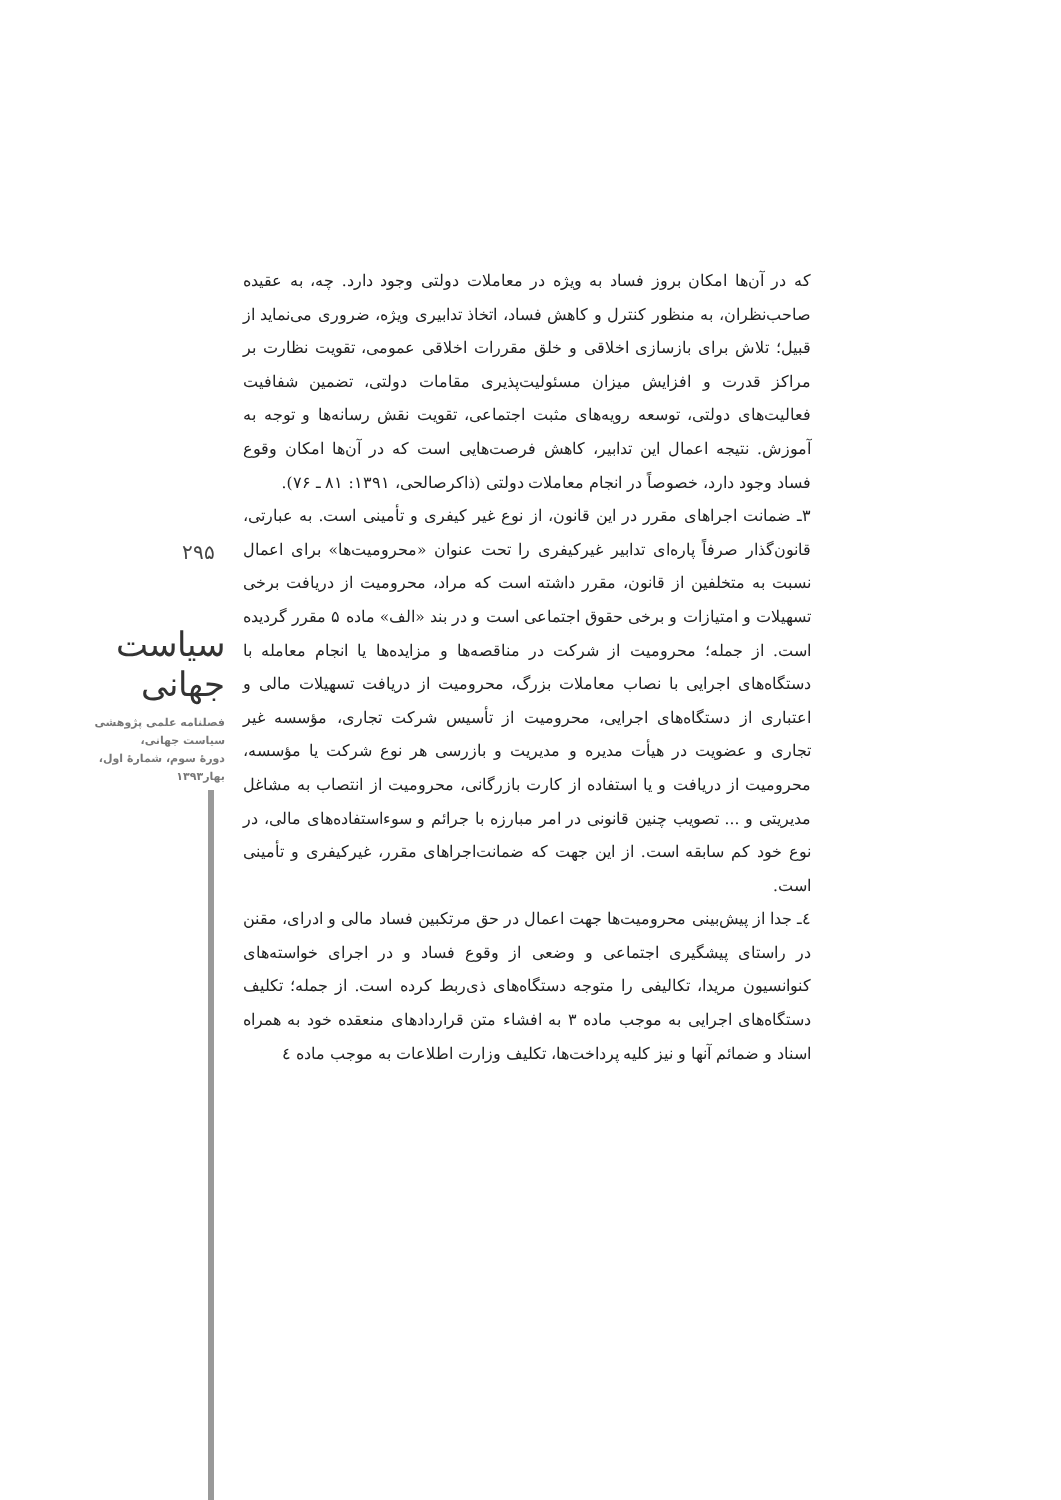۲۹۵
سیاست جهانی
فصلنامه علمی پژوهشی
سیاست جهانی،
دورهٔ سوم، شمارهٔ اول،
بهار۱۳۹۳
که در آن‌ها امکان بروز فساد به ویژه در معاملات دولتی وجود دارد. چه، به عقیده صاحب‌نظران، به منظور کنترل و کاهش فساد، اتخاذ تدابیری ویژه، ضروری می‌نماید از قبیل؛ تلاش برای بازسازی اخلاقی و خلق مقررات اخلاقی عمومی، تقویت نظارت بر مراکز قدرت و افزایش میزان مسئولیت‌پذیری مقامات دولتی، تضمین شفافیت فعالیت‌های دولتی، توسعه رویه‌های مثبت اجتماعی، تقویت نقش رسانه‌ها و توجه به آموزش. نتیجه اعمال این تدابیر، کاهش فرصت‌هایی است که در آن‌ها امکان وقوع فساد وجود دارد، خصوصاً در انجام معاملات دولتی (ذاکرصالحی، ۱۳۹۱: ۸۱ ـ ۷۶).
۳ـ ضمانت اجراهای مقرر در این قانون، از نوع غیر کیفری و تأمینی است. به عبارتی، قانون‌گذار صرفاً پاره‌ای تدابیر غیرکیفری را تحت عنوان «محرومیت‌ها» برای اعمال نسبت به متخلفین از قانون، مقرر داشته است که مراد، محرومیت از دریافت برخی تسهیلات و امتیازات و برخی حقوق اجتماعی است و در بند «الف» ماده ۵ مقرر گردیده است. از جمله؛ محرومیت از شرکت در مناقصه‌ها و مزایده‌ها یا انجام معامله با دستگاه‌های اجرایی با نصاب معاملات بزرگ، محرومیت از دریافت تسهیلات مالی و اعتباری از دستگاه‌های اجرایی، محرومیت از تأسیس شرکت تجاری، مؤسسه غیر تجاری و عضویت در هیأت مدیره و مدیریت و بازرسی هر نوع شرکت یا مؤسسه، محرومیت از دریافت و یا استفاده از کارت بازرگانی، محرومیت از انتصاب به مشاغل مدیریتی و ... تصویب چنین قانونی در امر مبارزه با جرائم و سوءاستفاده‌های مالی، در نوع خود کم سابقه است. از این جهت که ضمانت‌اجراهای مقرر، غیرکیفری و تأمینی است.
٤ـ جدا از پیش‌بینی محرومیت‌ها جهت اعمال در حق مرتکبین فساد مالی و ادرای، مقنن در راستای پیشگیری اجتماعی و وضعی از وقوع فساد و در اجرای خواسته‌های کنوانسیون مریدا، تکالیفی را متوجه دستگاه‌های ذی‌ربط کرده است. از جمله؛ تکلیف دستگاه‌های اجرایی به موجب ماده ۳ به افشاء متن قراردادهای منعقده خود به همراه اسناد و ضمائم آنها و نیز کلیه پرداخت‌ها، تکلیف وزارت اطلاعات به موجب ماده ٤